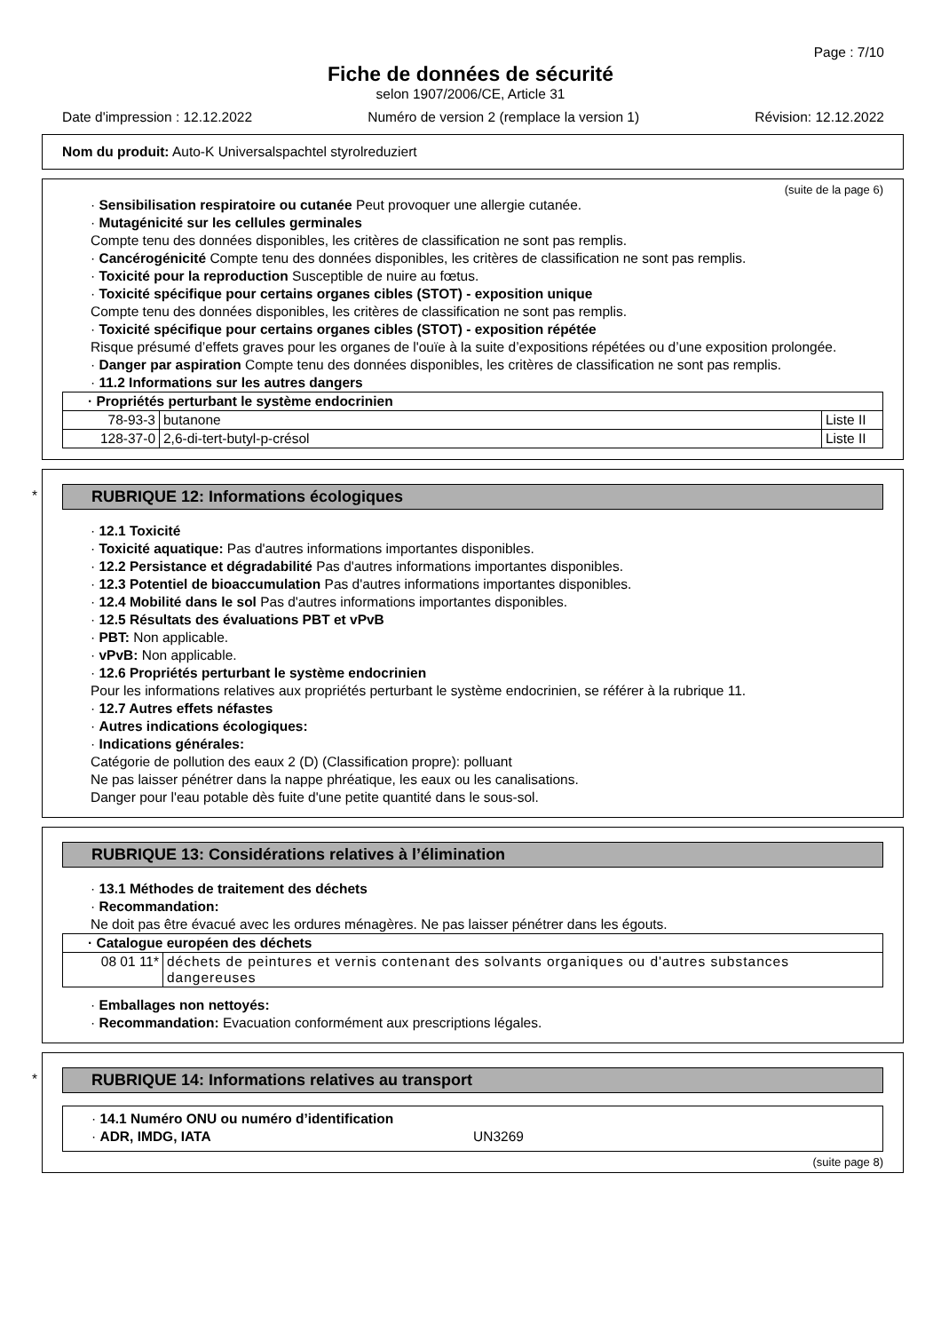Page : 7/10
Fiche de données de sécurité
selon 1907/2006/CE, Article 31
Date d'impression : 12.12.2022 Numéro de version 2 (remplace la version 1) Révision: 12.12.2022
Nom du produit: Auto-K Universalspachtel styrolreduziert
(suite de la page 6)
· Sensibilisation respiratoire ou cutanée Peut provoquer une allergie cutanée.
· Mutagénicité sur les cellules germinales
Compte tenu des données disponibles, les critères de classification ne sont pas remplis.
· Cancérogénicité Compte tenu des données disponibles, les critères de classification ne sont pas remplis.
· Toxicité pour la reproduction Susceptible de nuire au fœtus.
· Toxicité spécifique pour certains organes cibles (STOT) - exposition unique
Compte tenu des données disponibles, les critères de classification ne sont pas remplis.
· Toxicité spécifique pour certains organes cibles (STOT) - exposition répétée
Risque présumé d’effets graves pour les organes de l'ouïe à la suite d’expositions répétées ou d’une exposition prolongée.
· Danger par aspiration Compte tenu des données disponibles, les critères de classification ne sont pas remplis.
· 11.2 Informations sur les autres dangers
| · Propriétés perturbant le système endocrinien | | |
| --- | --- | --- |
| 78-93-3 | butanone | Liste II |
| 128-37-0 | 2,6-di-tert-butyl-p-crésol | Liste II |
*
RUBRIQUE 12: Informations écologiques
· 12.1 Toxicité
· Toxicité aquatique: Pas d'autres informations importantes disponibles.
· 12.2 Persistance et dégradabilité Pas d'autres informations importantes disponibles.
· 12.3 Potentiel de bioaccumulation Pas d'autres informations importantes disponibles.
· 12.4 Mobilité dans le sol Pas d'autres informations importantes disponibles.
· 12.5 Résultats des évaluations PBT et vPvB
· PBT: Non applicable.
· vPvB: Non applicable.
· 12.6 Propriétés perturbant le système endocrinien
Pour les informations relatives aux propriétés perturbant le système endocrinien, se référer à la rubrique 11.
· 12.7 Autres effets néfastes
· Autres indications écologiques:
· Indications générales:
Catégorie de pollution des eaux 2 (D) (Classification propre): polluant
Ne pas laisser pénétrer dans la nappe phréatique, les eaux ou les canalisations.
Danger pour l'eau potable dès fuite d'une petite quantité dans le sous-sol.
RUBRIQUE 13: Considérations relatives à l’élimination
· 13.1 Méthodes de traitement des déchets
· Recommandation:
Ne doit pas être évacué avec les ordures ménagères. Ne pas laisser pénétrer dans les égouts.
| · Catalogue européen des déchets | |
| --- | --- |
| 08 01 11* | déchets de peintures et vernis contenant des solvants organiques ou d'autres substances dangereuses |
· Emballages non nettoyés:
· Recommandation: Evacuation conformément aux prescriptions légales.
*
RUBRIQUE 14: Informations relatives au transport
· 14.1 Numéro ONU ou numéro d’identification
· ADR, IMDG, IATA UN3269
(suite page 8)